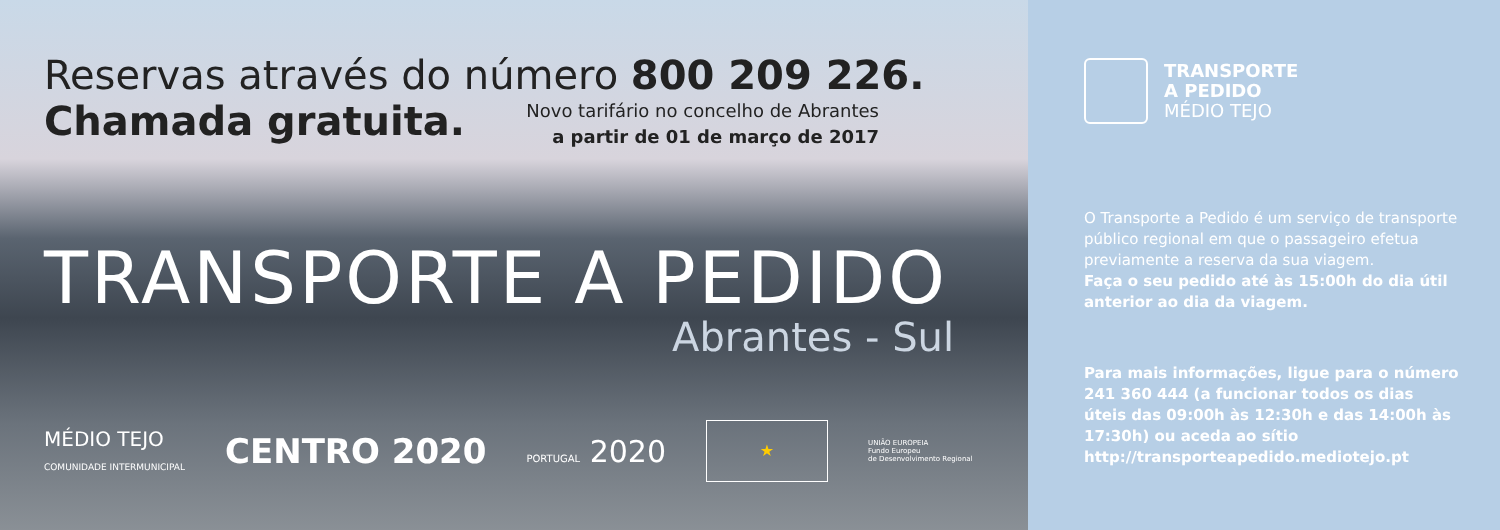Reservas através do número 800 209 226.
Chamada gratuita.
Novo tarifário no concelho de Abrantes
a partir de 01 de março de 2017
TRANSPORTE A PEDIDO
Abrantes - Sul
MÉDIO TEJO
COMUNIDADE INTERMUNICIPAL
CENTRO 2020
PORTUGAL 2020
★
UNIÃO EUROPEIA
Fundo Europeu
de Desenvolvimento Regional
TRANSPORTE
A PEDIDO
MÉDIO TEJO
O Transporte a Pedido é um serviço de transporte público regional em que o passageiro efetua previamente a reserva da sua viagem.
Faça o seu pedido até às 15:00h do dia útil anterior ao dia da viagem.
Para mais informações, ligue para o número 241 360 444 (a funcionar todos os dias úteis das 09:00h às 12:30h e das 14:00h às 17:30h) ou aceda ao sítio http://transporteapedido.mediotejo.pt